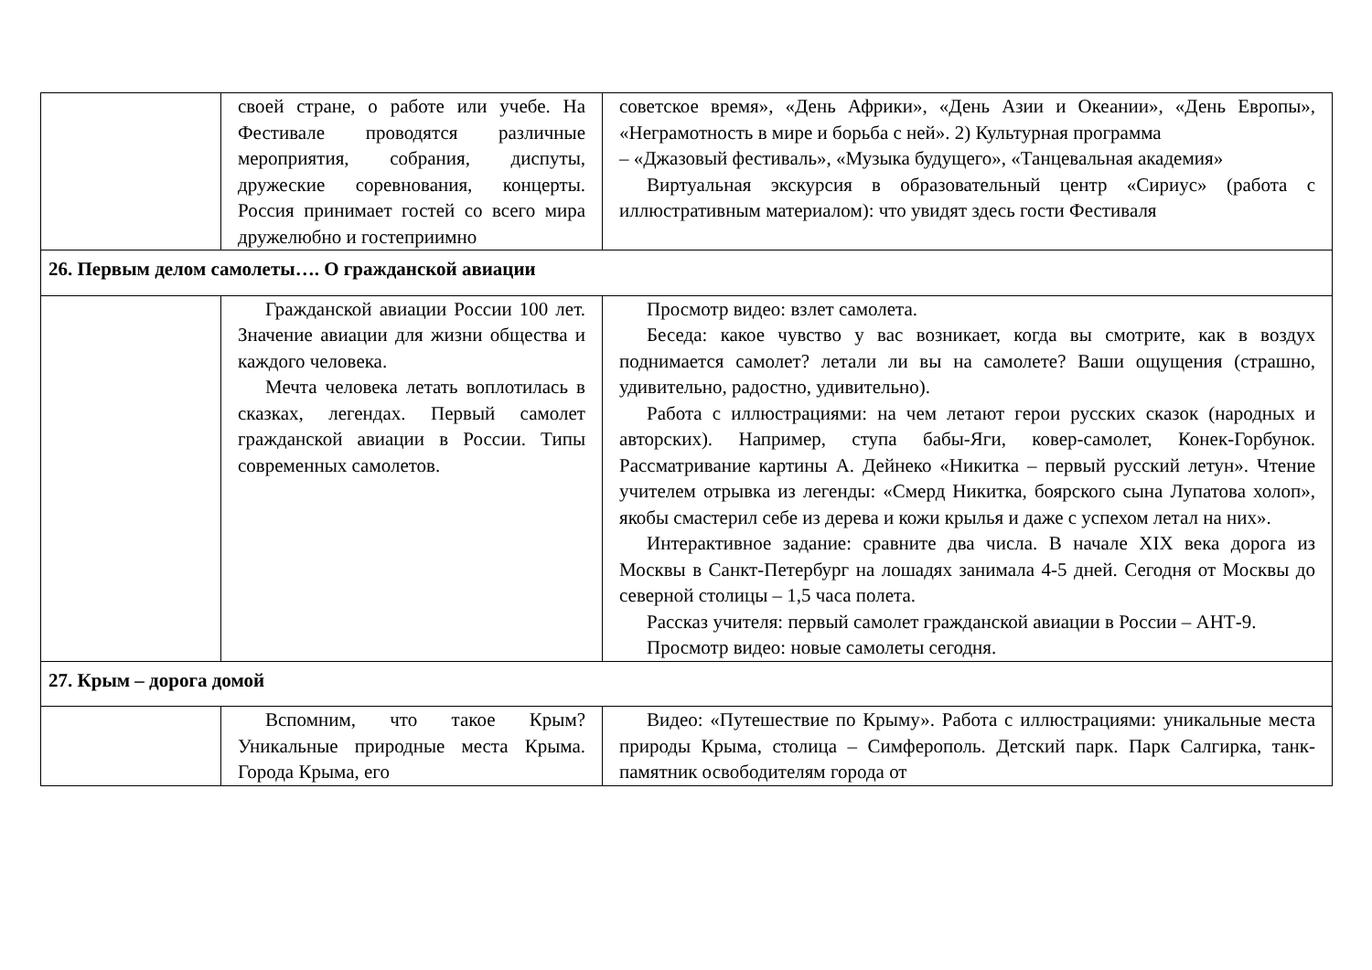| | своей стране, о работе или учебе. На Фестивале проводятся различные мероприятия, собрания, диспуты, дружеские соревнования, концерты. Россия принимает гостей со всего мира дружелюбно и гостеприимно | советское время», «День Африки», «День Азии и Океании», «День Европы», «Неграмотность в мире и борьба с ней». 2) Культурная программа – «Джазовый фестиваль», «Музыка будущего», «Танцевальная академия» Виртуальная экскурсия в образовательный центр «Сириус» (работа с иллюстративным материалом): что увидят здесь гости Фестиваля |
| 26. Первым делом самолеты…. О гражданской авиации | | |
| | Гражданской авиации России 100 лет. Значение авиации для жизни общества и каждого человека. Мечта человека летать воплотилась в сказках, легендах. Первый самолет гражданской авиации в России. Типы современных самолетов. | Просмотр видео: взлет самолета. Беседа: какое чувство у вас возникает, когда вы смотрите, как в воздух поднимается самолет? летали ли вы на самолете? Ваши ощущения (страшно, удивительно, радостно, удивительно). Работа с иллюстрациями: на чем летают герои русских сказок (народных и авторских). Например, ступа бабы-Яги, ковер-самолет, Конек-Горбунок. Рассматривание картины А. Дейнеко «Никитка – первый русский летун». Чтение учителем отрывка из легенды: «Смерд Никитка, боярского сына Лупатова холоп», якобы смастерил себе из дерева и кожи крылья и даже с успехом летал на них». Интерактивное задание: сравните два числа. В начале XIX века дорога из Москвы в Санкт-Петербург на лошадях занимала 4-5 дней. Сегодня от Москвы до северной столицы – 1,5 часа полета. Рассказ учителя: первый самолет гражданской авиации в России – АНТ-9. Просмотр видео: новые самолеты сегодня. |
| 27. Крым – дорога домой | | |
| | Вспомним, что такое Крым? Уникальные природные места Крыма. Города Крыма, его | Видео: «Путешествие по Крыму». Работа с иллюстрациями: уникальные места природы Крыма, столица – Симферополь. Детский парк. Парк Салгирка, танк-памятник освободителям города от |